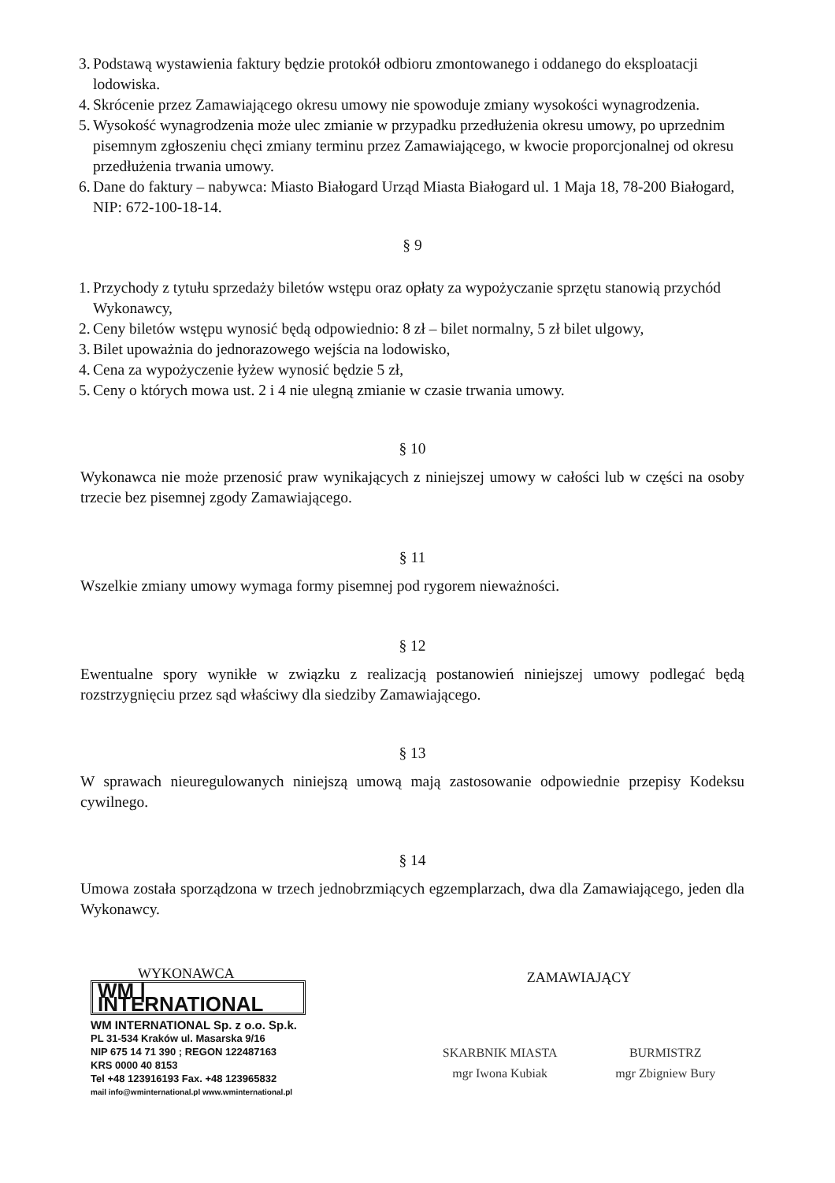3. Podstawą wystawienia faktury będzie protokół odbioru zmontowanego i oddanego do eksploatacji lodowiska.
4. Skrócenie przez Zamawiającego okresu umowy nie spowoduje zmiany wysokości wynagrodzenia.
5. Wysokość wynagrodzenia może ulec zmianie w przypadku przedłużenia okresu umowy, po uprzednim pisemnym zgłoszeniu chęci zmiany terminu przez Zamawiającego, w kwocie proporcjonalnej od okresu przedłużenia trwania umowy.
6. Dane do faktury – nabywca: Miasto Białogard Urząd Miasta Białogard ul. 1 Maja 18, 78-200 Białogard, NIP: 672-100-18-14.
§ 9
1. Przychody z tytułu sprzedaży biletów wstępu oraz opłaty za wypożyczanie sprzętu stanowią przychód Wykonawcy,
2. Ceny biletów wstępu wynosić będą odpowiednio: 8 zł – bilet normalny, 5 zł bilet ulgowy,
3. Bilet upoważnia do jednorazowego wejścia na lodowisko,
4. Cena za wypożyczenie łyżew wynosić będzie 5 zł,
5. Ceny o których mowa ust. 2 i 4 nie ulegną zmianie w czasie trwania umowy.
§ 10
Wykonawca nie może przenosić praw wynikających z niniejszej umowy w całości lub w części na osoby trzecie bez pisemnej zgody Zamawiającego.
§ 11
Wszelkie zmiany umowy wymaga formy pisemnej pod rygorem nieważności.
§ 12
Ewentualne spory wynikłe w związku z realizacją postanowień niniejszej umowy podlegać będą rozstrzygnięciu przez sąd właściwy dla siedziby Zamawiającego.
§ 13
W sprawach nieuregulowanych niniejszą umową mają zastosowanie odpowiednie przepisy Kodeksu cywilnego.
§ 14
Umowa została sporządzona w trzech jednobrzmiących egzemplarzach, dwa dla Zamawiającego, jeden dla Wykonawcy.
WYKONAWCA
WM | INTERNATIONAL
WM INTERNATIONAL Sp. z o.o. Sp.k.
PL 31-534 Kraków ul. Masarska 9/16
NIP 675 14 71 390 ; REGON 122487163
KRS 0000 40 8153
Tel +48 123916193 Fax. +48 123965832
mail info@wminternational.pl www.wminternational.pl
ZAMAWIAJĄCY
SKARBNIK MIASTA
mgr Iwona Kubiak
BURMISTRZ
mgr Zbigniew Bury